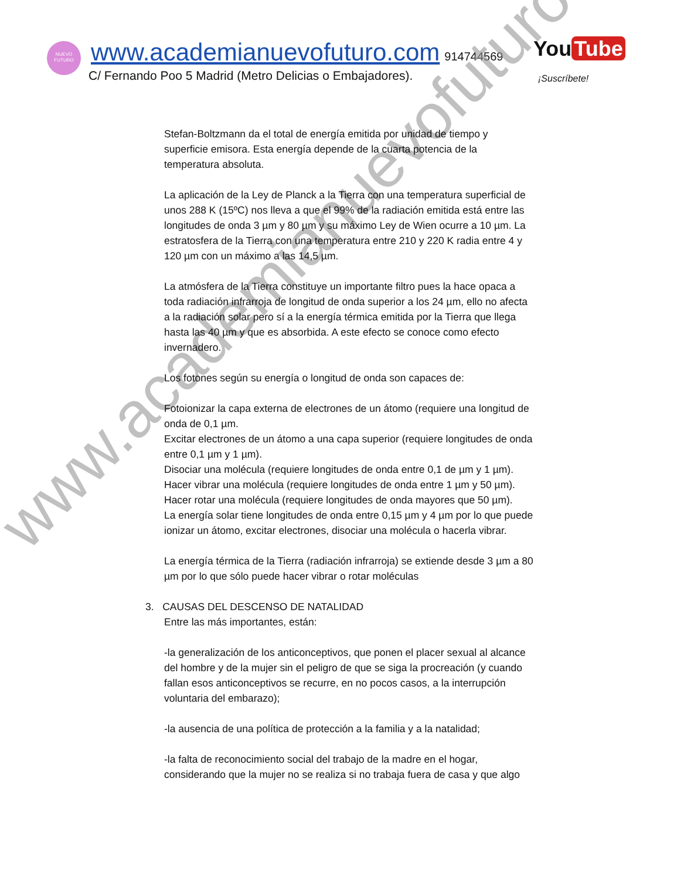NUEVO FUTURO
www.academianuevofuturo.com 914744569
C/ Fernando Poo 5 Madrid (Metro Delicias o Embajadores).
You Tube
¡Suscríbete!
www.academianuevofuturo.com
Stefan-Boltzmann da el total de energía emitida por unidad de tiempo y superficie emisora. Esta energía depende de la cuarta potencia de la temperatura absoluta.
La aplicación de la Ley de Planck a la Tierra con una temperatura superficial de unos 288 K (15ºC) nos lleva a que el 99% de la radiación emitida está entre las longitudes de onda 3 µm y 80 µm y su máximo Ley de Wien ocurre a 10 µm. La estratosfera de la Tierra con una temperatura entre 210 y 220 K radia entre 4 y 120 µm con un máximo a las 14,5 µm.
La atmósfera de la Tierra constituye un importante filtro pues la hace opaca a toda radiación infrarroja de longitud de onda superior a los 24 µm, ello no afecta a la radiación solar pero sí a la energía térmica emitida por la Tierra que llega hasta las 40 µm y que es absorbida. A este efecto se conoce como efecto invernadero.
Los fotones según su energía o longitud de onda son capaces de:
Fotoionizar la capa externa de electrones de un átomo (requiere una longitud de onda de 0,1 µm.
Excitar electrones de un átomo a una capa superior (requiere longitudes de onda entre 0,1 µm y 1 µm).
Disociar una molécula (requiere longitudes de onda entre 0,1 de µm y 1 µm).
Hacer vibrar una molécula (requiere longitudes de onda entre 1 µm y 50 µm).
Hacer rotar una molécula (requiere longitudes de onda mayores que 50 µm).
La energía solar tiene longitudes de onda entre 0,15 µm y 4 µm por lo que puede ionizar un átomo, excitar electrones, disociar una molécula o hacerla vibrar.
La energía térmica de la Tierra (radiación infrarroja) se extiende desde 3 µm a 80 µm por lo que sólo puede hacer vibrar o rotar moléculas
3. CAUSAS DEL DESCENSO DE NATALIDAD
Entre las más importantes, están:
-la generalización de los anticonceptivos, que ponen el placer sexual al alcance del hombre y de la mujer sin el peligro de que se siga la procreación (y cuando fallan esos anticonceptivos se recurre, en no pocos casos, a la interrupción voluntaria del embarazo);
-la ausencia de una política de protección a la familia y a la natalidad;
-la falta de reconocimiento social del trabajo de la madre en el hogar, considerando que la mujer no se realiza si no trabaja fuera de casa y que algo